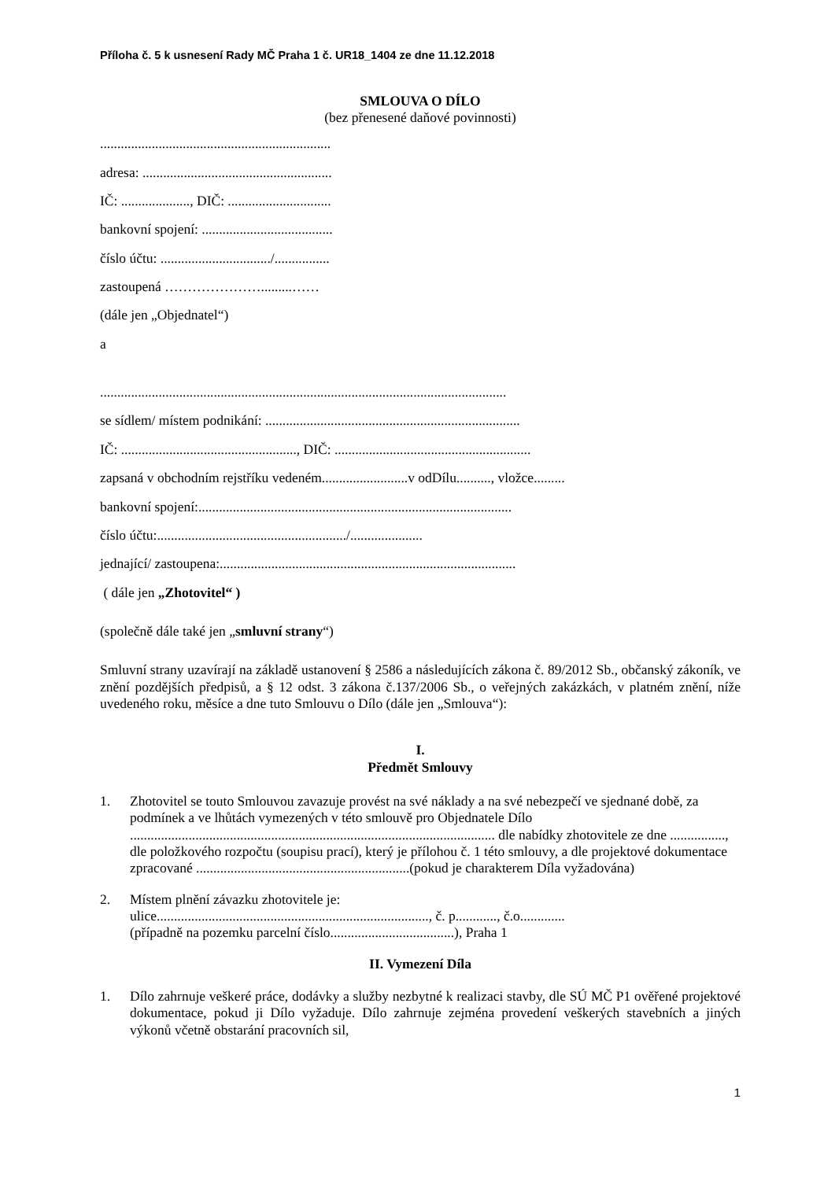Příloha č. 5 k usnesení Rady MČ Praha 1 č. UR18_1404 ze dne 11.12.2018
SMLOUVA O DÍLO
(bez přenesené daňové povinnosti)
...................................................................
adresa: .......................................................
IČ: ...................., DIČ: ..............................
bankovní spojení: ......................................
číslo účtu: ................................/................
zastoupená ………………….........……
(dále jen „Objednatel“)
a
......................................................................................................................
se sídlem/ místem podnikání: ..........................................................................
IČ: ..................................................., DIČ: .........................................................
zapsaná v obchodním rejstříku vedeném.........................v odDílu.........., vložce.........
bankovní spojení:...........................................................................................
číslo účtu:......................................................./.....................
jednající/ zastoupena:......................................................................................
( dále jen „Zhotovitel“ )
(společně dále také jen „smluvní strany“)
Smluvní strany uzavírají na základě ustanovení § 2586 a následujících zákona č. 89/2012 Sb., občanský zákoník, ve znění pozdějších předpisů, a § 12 odst. 3 zákona č.137/2006 Sb., o veřejných zakázkách, v platném znění, níže uvedeného roku, měsíce a dne tuto Smlouvu o Dílo (dále jen „Smlouva“):
I.
Předmět Smlouvy
1. Zhotovitel se touto Smlouvou zavazuje provést na své náklady a na své nebezpečí ve sjednané době, za podmínek a ve lhůtách vymezených v této smlouvě pro Objednatele Dílo .......................................................................................................... dle nabídky zhotovitele ze dne ................, dle položkového rozpočtu (soupisu prací), který je přílohou č. 1 této smlouvy, a dle projektové dokumentace zpracované ..............................................................(pokud je charakterem Díla vyžadována)
2. Místem plnění závazku zhotovitele je:
ulice..............................................................................., č. p............, č.o.............
(případně na pozemku parcelní číslo....................................), Praha 1
II. Vymezení Díla
1. Dílo zahrnuje veškeré práce, dodávky a služby nezbytné k realizaci stavby, dle SÚ MČ P1 ověřené projektové dokumentace, pokud ji Dílo vyžaduje. Dílo zahrnuje zejména provedení veškerých stavebních a jiných výkonů včetně obstarání pracovních sil,
1